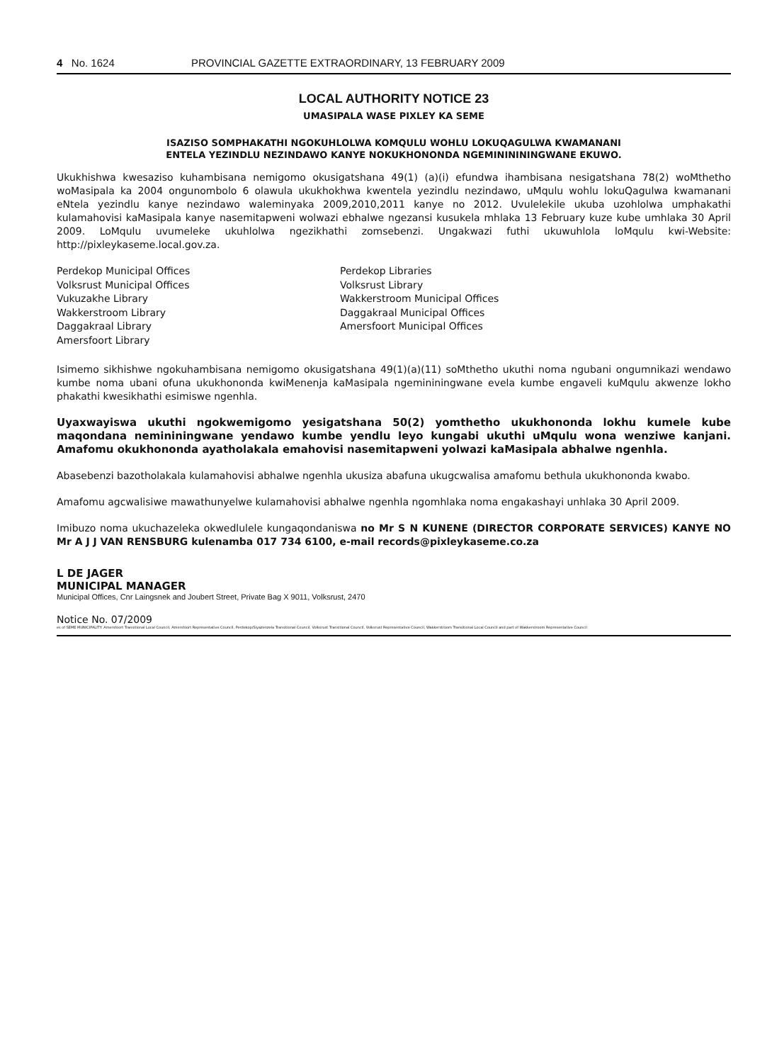4 No. 1624 PROVINCIAL GAZETTE EXTRAORDINARY, 13 FEBRUARY 2009
LOCAL AUTHORITY NOTICE 23
UMASIPALA WASE PIXLEY KA SEME
ISAZISO SOMPHAKATHI NGOKUHLOLWA KOMQULU WOHLU LOKUQAGULWA KWAMANANI
ENTELA YEZINDLU NEZINDAWO KANYE NOKUKHONONDA NGEMININININGWANE EKUWO.
Ukukhishwa kwesaziso kuhambisana nemigomo okusigatshana 49(1) (a)(i) efundwa ihambisana nesigatshana 78(2) woMthetho woMasipala ka 2004 ongunombolo 6 olawula ukukhokhwa kwentela yezindlu nezindawo, uMqulu wohlu lokuQagulwa kwamanani eNtela yezindlu kanye nezindawo waleminyaka 2009,2010,2011 kanye no 2012. Uvulelekile ukuba uzohlolwa umphakathi kulamahovisi kaMasipala kanye nasemitapweni wolwazi ebhalwe ngezansi kusukela mhlaka 13 February kuze kube umhlaka 30 April 2009. LoMqulu uvumeleke ukuhlolwa ngezikhathi zomsebenzi. Ungakwazi futhi ukuwuhlola loMqulu kwi-Website: http://pixleykaseme.local.gov.za.
Perdekop Municipal Offices
Volksrust Municipal Offices
Vukuzakhe Library
Wakkerstroom Library
Daggakraal Library
Amersfoort Library
Perdekop Libraries
Volksrust Library
Wakkerstroom Municipal Offices
Daggakraal Municipal Offices
Amersfoort Municipal Offices
Isimemo sikhishwe ngokuhambisana nemigomo okusigatshana 49(1)(a)(11) soMthetho ukuthi noma ngubani ongumnikazi wendawo kumbe noma ubani ofuna ukukhononda kwiMenenja kaMasipala ngemininingwane evela kumbe engaveli kuMqulu akwenze lokho phakathi kwesikhathi esimiswe ngenhla.
Uyaxwayiswa ukuthi ngokwemigomo yesigatshana 50(2) yomthetho ukukhononda lokhu kumele kube maqondana nemininingwane yendawo kumbe yendlu leyo kungabi ukuthi uMqulu wona wenziwe kanjani. Amafomu okukhononda ayatholakala emahovisi nasemitapweni yolwazi kaMasipala abhalwe ngenhla.
Abasebenzi bazotholakala kulamahovisi abhalwe ngenhla ukusiza abafuna ukugcwalisa amafomu bethula ukukhononda kwabo.
Amafomu agcwalisiwe mawathunyelwe kulamahovisi abhalwe ngenhla ngomhlaka noma engakashayi unhlaka 30 April 2009.
Imibuzo noma ukuchazeleka okwedlulele kungaqondaniswa no Mr S N KUNENE (DIRECTOR CORPORATE SERVICES) KANYE NO Mr A J J VAN RENSBURG kulenamba 017 734 6100, e-mail records@pixleykaseme.co.za
L DE JAGER
MUNICIPAL MANAGER
Municipal Offices, Cnr Laingsnek and Joubert Street, Private Bag X 9011, Volksrust, 2470
Notice No. 07/2009
es of SEME MUNICIPALITY: Amersfoort Transitional Local Council, Amersfoort Representative Council, Perdekop/Siyazenzela Transitional Council, Volksrust Transitional Council, Volksrust Representative Council, Wakkerstroom Transitional Local Council and part of Wakkerstroom Representative Council